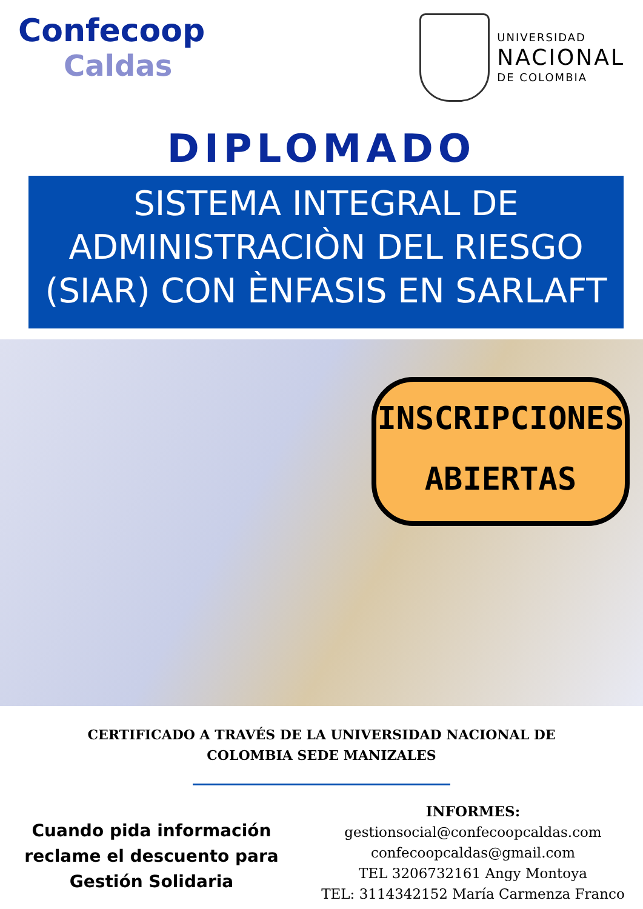Confecoop
Caldas
UNIVERSIDAD
NACIONAL
DE COLOMBIA
DIPLOMADO
SISTEMA INTEGRAL DE
ADMINISTRACIÒN DEL RIESGO
(SIAR) CON ÈNFASIS EN SARLAFT
INSCRIPCIONES
ABIERTAS
CERTIFICADO A TRAVÉS DE LA UNIVERSIDAD NACIONAL DE
COLOMBIA SEDE MANIZALES
Cuando pida información
reclame el descuento para
Gestión Solidaria
INFORMES:
gestionsocial@confecoopcaldas.com
confecoopcaldas@gmail.com
TEL 3206732161 Angy Montoya
TEL: 3114342152 María Carmenza Franco